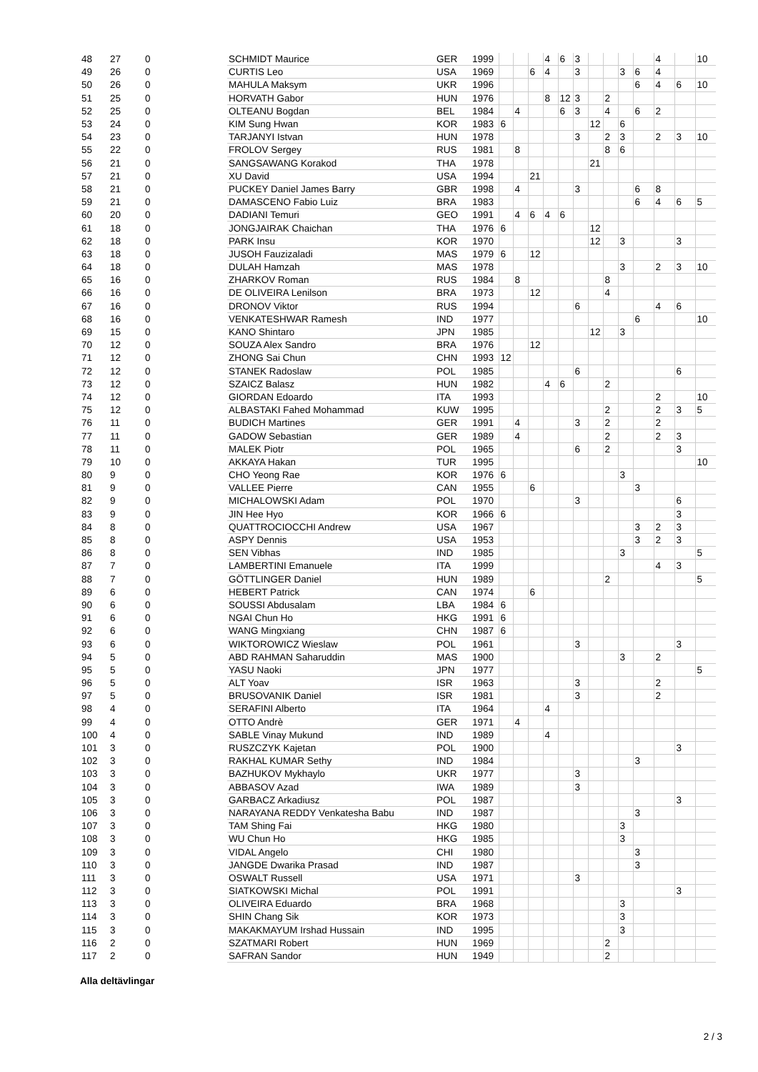| 48 | 27 | 0 | SCHMIDT Maurice | GER | 1999 | | | | 4 | 6 | 3 | | | | | 4 | | 10 |
| 49 | 26 | 0 | CURTIS Leo | USA | 1969 | | | 6 | 4 | | 3 | | | 3 | 6 | 4 | | |
| 50 | 26 | 0 | MAHULA Maksym | UKR | 1996 | | | | | | | | | | 6 | 4 | 6 | 10 |
| 51 | 25 | 0 | HORVATH Gabor | HUN | 1976 | | | | 8 | 12 | 3 | | 2 | | | | | |
| 52 | 25 | 0 | OLTEANU Bogdan | BEL | 1984 | | 4 | | | 6 | 3 | | 4 | | 6 | 2 | | |
| 53 | 24 | 0 | KIM Sung Hwan | KOR | 1983 | 6 | | | | | | 12 | | 6 | | | | |
| 54 | 23 | 0 | TARJANYI Istvan | HUN | 1978 | | | | | | 3 | | 2 | 3 | | 2 | 3 | 10 |
| 55 | 22 | 0 | FROLOV Sergey | RUS | 1981 | | 8 | | | | | | 8 | 6 | | | | |
| 56 | 21 | 0 | SANGSAWANG Korakod | THA | 1978 | | | | | | | 21 | | | | | | |
| 57 | 21 | 0 | XU David | USA | 1994 | | | 21 | | | | | | | | | | |
| 58 | 21 | 0 | PUCKEY Daniel James Barry | GBR | 1998 | | 4 | | | | 3 | | | | 6 | 8 | | |
| 59 | 21 | 0 | DAMASCENO Fabio Luiz | BRA | 1983 | | | | | | | | | | 6 | 4 | 6 | 5 |
| 60 | 20 | 0 | DADIANI Temuri | GEO | 1991 | | 4 | 6 | 4 | 6 | | | | | | | | |
| 61 | 18 | 0 | JONGJAIRAK Chaichan | THA | 1976 | 6 | | | | | | 12 | | | | | | |
| 62 | 18 | 0 | PARK Insu | KOR | 1970 | | | | | | | 12 | | 3 | | | 3 | |
| 63 | 18 | 0 | JUSOH Fauzizaladi | MAS | 1979 | 6 | | 12 | | | | | | | | | | |
| 64 | 18 | 0 | DULAH Hamzah | MAS | 1978 | | | | | | | | | 3 | | 2 | 3 | 10 |
| 65 | 16 | 0 | ZHARKOV Roman | RUS | 1984 | | 8 | | | | | | 8 | | | | | |
| 66 | 16 | 0 | DE OLIVEIRA Lenilson | BRA | 1973 | | | 12 | | | | | 4 | | | | | |
| 67 | 16 | 0 | DRONOV Viktor | RUS | 1994 | | | | | | 6 | | | | | 4 | 6 | |
| 68 | 16 | 0 | VENKATESHWAR Ramesh | IND | 1977 | | | | | | | | | | 6 | | | 10 |
| 69 | 15 | 0 | KANO Shintaro | JPN | 1985 | | | | | | | 12 | | 3 | | | | |
| 70 | 12 | 0 | SOUZA Alex Sandro | BRA | 1976 | | | 12 | | | | | | | | | | |
| 71 | 12 | 0 | ZHONG Sai Chun | CHN | 1993 | 12 | | | | | | | | | | | | |
| 72 | 12 | 0 | STANEK Radoslaw | POL | 1985 | | | | | | 6 | | | | | | 6 | |
| 73 | 12 | 0 | SZAICZ Balasz | HUN | 1982 | | | | 4 | 6 | | | 2 | | | | | |
| 74 | 12 | 0 | GIORDAN Edoardo | ITA | 1993 | | | | | | | | | | | 2 | | 10 |
| 75 | 12 | 0 | ALBASTAKI Fahed Mohammad | KUW | 1995 | | | | | | | | 2 | | | 2 | 3 | 5 |
| 76 | 11 | 0 | BUDICH Martines | GER | 1991 | | 4 | | | | 3 | | 2 | | | 2 | | |
| 77 | 11 | 0 | GADOW Sebastian | GER | 1989 | | 4 | | | | | | 2 | | | 2 | 3 | |
| 78 | 11 | 0 | MALEK Piotr | POL | 1965 | | | | | | 6 | | 2 | | | | 3 | |
| 79 | 10 | 0 | AKKAYA Hakan | TUR | 1995 | | | | | | | | | | | | | 10 |
| 80 | 9 | 0 | CHO Yeong Rae | KOR | 1976 | 6 | | | | | | | | 3 | | | | |
| 81 | 9 | 0 | VALLEE Pierre | CAN | 1955 | | | 6 | | | | | | | 3 | | | |
| 82 | 9 | 0 | MICHALOWSKI Adam | POL | 1970 | | | | | | 3 | | | | | | 6 | |
| 83 | 9 | 0 | JIN Hee Hyo | KOR | 1966 | 6 | | | | | | | | | | | 3 | |
| 84 | 8 | 0 | QUATTROCIOCCHI Andrew | USA | 1967 | | | | | | | | | | 3 | 2 | 3 | |
| 85 | 8 | 0 | ASPY Dennis | USA | 1953 | | | | | | | | | | 3 | 2 | 3 | |
| 86 | 8 | 0 | SEN Vibhas | IND | 1985 | | | | | | | | | 3 | | | | 5 |
| 87 | 7 | 0 | LAMBERTINI Emanuele | ITA | 1999 | | | | | | | | | | | 4 | 3 | |
| 88 | 7 | 0 | GÖTTLINGER Daniel | HUN | 1989 | | | | | | | | 2 | | | | | 5 |
| 89 | 6 | 0 | HEBERT Patrick | CAN | 1974 | | | 6 | | | | | | | | | | |
| 90 | 6 | 0 | SOUSSI Abdusalam | LBA | 1984 | 6 | | | | | | | | | | | | |
| 91 | 6 | 0 | NGAI Chun Ho | HKG | 1991 | 6 | | | | | | | | | | | | |
| 92 | 6 | 0 | WANG Mingxiang | CHN | 1987 | 6 | | | | | | | | | | | | |
| 93 | 6 | 0 | WIKTOROWICZ Wieslaw | POL | 1961 | | | | | | 3 | | | | | | 3 | |
| 94 | 5 | 0 | ABD RAHMAN Saharuddin | MAS | 1900 | | | | | | | | | 3 | | 2 | | |
| 95 | 5 | 0 | YASU Naoki | JPN | 1977 | | | | | | | | | | | | | 5 |
| 96 | 5 | 0 | ALT Yoav | ISR | 1963 | | | | | | 3 | | | | | 2 | | |
| 97 | 5 | 0 | BRUSOVANIK Daniel | ISR | 1981 | | | | | | 3 | | | | | 2 | | |
| 98 | 4 | 0 | SERAFINI Alberto | ITA | 1964 | | | | 4 | | | | | | | | | |
| 99 | 4 | 0 | OTTO Andrè | GER | 1971 | | 4 | | | | | | | | | | | |
| 100 | 4 | 0 | SABLE Vinay Mukund | IND | 1989 | | | | 4 | | | | | | | | | |
| 101 | 3 | 0 | RUSZCZYK Kajetan | POL | 1900 | | | | | | | | | | | | 3 | |
| 102 | 3 | 0 | RAKHAL KUMAR Sethy | IND | 1984 | | | | | | | | | | 3 | | | |
| 103 | 3 | 0 | BAZHUKOV Mykhaylo | UKR | 1977 | | | | | | 3 | | | | | | | |
| 104 | 3 | 0 | ABBASOV Azad | IWA | 1989 | | | | | | 3 | | | | | | | |
| 105 | 3 | 0 | GARBACZ Arkadiusz | POL | 1987 | | | | | | | | | | | | 3 | |
| 106 | 3 | 0 | NARAYANA REDDY Venkatesha Babu | IND | 1987 | | | | | | | | | | 3 | | | |
| 107 | 3 | 0 | TAM Shing Fai | HKG | 1980 | | | | | | | | | 3 | | | | |
| 108 | 3 | 0 | WU Chun Ho | HKG | 1985 | | | | | | | | | 3 | | | | |
| 109 | 3 | 0 | VIDAL Angelo | CHI | 1980 | | | | | | | | | | 3 | | | |
| 110 | 3 | 0 | JANGDE Dwarika Prasad | IND | 1987 | | | | | | | | | | 3 | | | |
| 111 | 3 | 0 | OSWALT Russell | USA | 1971 | | | | | | 3 | | | | | | | |
| 112 | 3 | 0 | SIATKOWSKI Michal | POL | 1991 | | | | | | | | | | | | 3 | |
| 113 | 3 | 0 | OLIVEIRA Eduardo | BRA | 1968 | | | | | | | | | 3 | | | | |
| 114 | 3 | 0 | SHIN Chang Sik | KOR | 1973 | | | | | | | | | 3 | | | | |
| 115 | 3 | 0 | MAKAKMAYUM Irshad Hussain | IND | 1995 | | | | | | | | | 3 | | | | |
| 116 | 2 | 0 | SZATMARI Robert | HUN | 1969 | | | | | | | | 2 | | | | | |
| 117 | 2 | 0 | SAFRAN Sandor | HUN | 1949 | | | | | | | | 2 | | | | | |
Alla deltävlingar
2 / 3